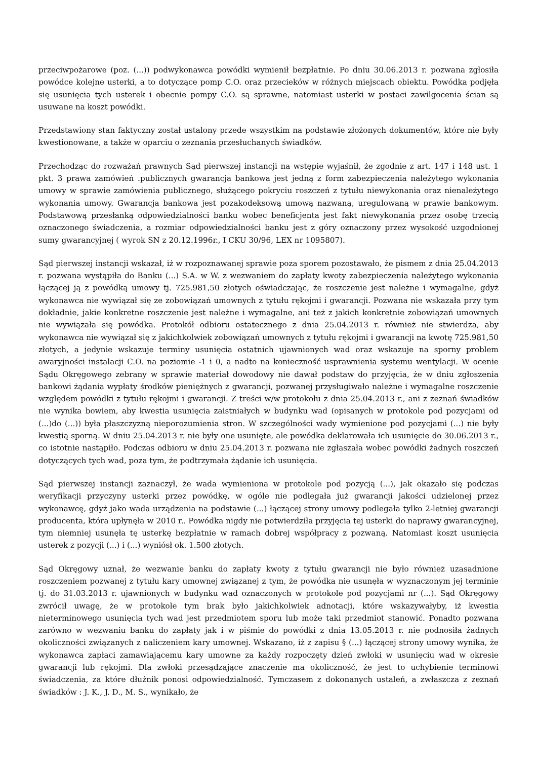przeciwpożarowe (poz. (...)) podwykonawca powódki wymienił bezpłatnie. Po dniu 30.06.2013 r. pozwana zgłosiła powódce kolejne usterki, a to dotyczące pomp C.O. oraz przecieków w różnych miejscach obiektu. Powódka podjęła się usunięcia tych usterek i obecnie pompy C.O. są sprawne, natomiast usterki w postaci zawilgocenia ścian są usuwane na koszt powódki.
Przedstawiony stan faktyczny został ustalony przede wszystkim na podstawie złożonych dokumentów, które nie były kwestionowane, a także w oparciu o zeznania przesłuchanych świadków.
Przechodząc do rozważań prawnych Sąd pierwszej instancji na wstępie wyjaśnił, że zgodnie z art. 147 i 148 ust. 1 pkt. 3 prawa zamówień .publicznych gwarancja bankowa jest jedną z form zabezpieczenia należytego wykonania umowy w sprawie zamówienia publicznego, służącego pokryciu roszczeń z tytułu niewykonania oraz nienależytego wykonania umowy. Gwarancja bankowa jest pozakodeksową umową nazwaną, uregulowaną w prawie bankowym. Podstawową przesłanką odpowiedzialności banku wobec beneficjenta jest fakt niewykonania przez osobę trzecią oznaczonego świadczenia, a rozmiar odpowiedzialności banku jest z góry oznaczony przez wysokość uzgodnionej sumy gwarancyjnej ( wyrok SN z 20.12.1996r., I CKU 30/96, LEX nr 1095807).
Sąd pierwszej instancji wskazał, iż w rozpoznawanej sprawie poza sporem pozostawało, że pismem z dnia 25.04.2013 r. pozwana wystąpiła do Banku (...) S.A. w W. z wezwaniem do zapłaty kwoty zabezpieczenia należytego wykonania łączącej ją z powódką umowy tj. 725.981,50 złotych oświadczając, że roszczenie jest należne i wymagalne, gdyż wykonawca nie wywiązał się ze zobowiązań umownych z tytułu rękojmi i gwarancji. Pozwana nie wskazała przy tym dokładnie, jakie konkretne roszczenie jest należne i wymagalne, ani też z jakich konkretnie zobowiązań umownych nie wywiązała się powódka. Protokół odbioru ostatecznego z dnia 25.04.2013 r. również nie stwierdza, aby wykonawca nie wywiązał się z jakichkolwiek zobowiązań umownych z tytułu rękojmi i gwarancji na kwotę 725.981,50 złotych, a jedynie wskazuje terminy usunięcia ostatnich ujawnionych wad oraz wskazuje na sporny problem awaryjności instalacji C.O. na poziomie -1 i 0, a nadto na konieczność usprawnienia systemu wentylacji. W ocenie Sądu Okręgowego zebrany w sprawie materiał dowodowy nie dawał podstaw do przyjęcia, że w dniu zgłoszenia bankowi żądania wypłaty środków pieniężnych z gwarancji, pozwanej przysługiwało należne i wymagalne roszczenie względem powódki z tytułu rękojmi i gwarancji. Z treści w/w protokołu z dnia 25.04.2013 r., ani z zeznań świadków nie wynika bowiem, aby kwestia usunięcia zaistniałych w budynku wad (opisanych w protokole pod pozycjami od (...)do (...)) była płaszczyzną nieporozumienia stron. W szczególności wady wymienione pod pozycjami (...) nie były kwestią sporną. W dniu 25.04.2013 r. nie były one usunięte, ale powódka deklarowała ich usunięcie do 30.06.2013 r., co istotnie nastąpiło. Podczas odbioru w dniu 25.04.2013 r. pozwana nie zgłaszała wobec powódki żadnych roszczeń dotyczących tych wad, poza tym, że podtrzymała żądanie ich usunięcia.
Sąd pierwszej instancji zaznaczył, że wada wymieniona w protokole pod pozycją (...), jak okazało się podczas weryfikacji przyczyny usterki przez powódkę, w ogóle nie podlegała już gwarancji jakości udzielonej przez wykonawcę, gdyż jako wada urządzenia na podstawie (...) łączącej strony umowy podlegała tylko 2-letniej gwarancji producenta, która upłynęła w 2010 r.. Powódka nigdy nie potwierdziła przyjęcia tej usterki do naprawy gwarancyjnej, tym niemniej usunęła tę usterkę bezpłatnie w ramach dobrej współpracy z pozwaną. Natomiast koszt usunięcia usterek z pozycji (...) i (...) wyniósł ok. 1.500 złotych.
Sąd Okręgowy uznał, że wezwanie banku do zapłaty kwoty z tytułu gwarancji nie było również uzasadnione roszczeniem pozwanej z tytułu kary umownej związanej z tym, że powódka nie usunęła w wyznaczonym jej terminie tj. do 31.03.2013 r. ujawnionych w budynku wad oznaczonych w protokole pod pozycjami nr (...). Sąd Okręgowy zwrócił uwagę, że w protokole tym brak było jakichkolwiek adnotacji, które wskazywałyby, iż kwestia nieterminowego usunięcia tych wad jest przedmiotem sporu lub może taki przedmiot stanowić. Ponadto pozwana zarówno w wezwaniu banku do zapłaty jak i w piśmie do powódki z dnia 13.05.2013 r. nie podnosiła żadnych okoliczności związanych z naliczeniem kary umownej. Wskazano, iż z zapisu § (...) łączącej strony umowy wynika, że wykonawca zapłaci zamawiającemu kary umowne za każdy rozpoczęty dzień zwłoki w usunięciu wad w okresie gwarancji lub rękojmi. Dla zwłoki przesądzające znaczenie ma okoliczność, że jest to uchybienie terminowi świadczenia, za które dłużnik ponosi odpowiedzialność. Tymczasem z dokonanych ustaleń, a zwłaszcza z zeznań świadków : J. K., J. D., M. S., wynikało, że